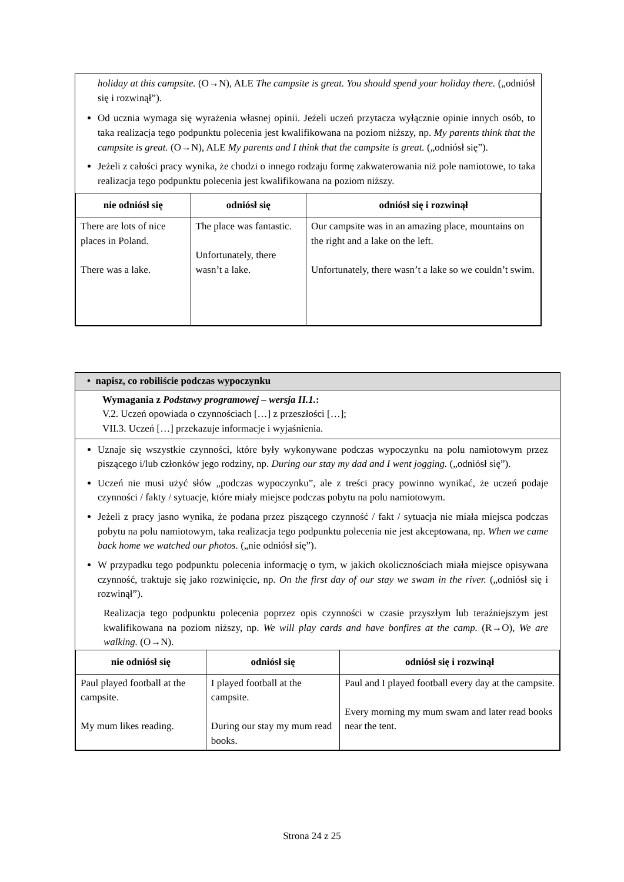holiday at this campsite. (O→N), ALE The campsite is great. You should spend your holiday there. („odniósł się i rozwinął”).
Od ucznia wymaga się wyrażenia własnej opinii. Jeżeli uczeń przytacza wyłącznie opinie innych osób, to taka realizacja tego podpunktu polecenia jest kwalifikowana na poziom niższy, np. My parents think that the campsite is great. (O→N), ALE My parents and I think that the campsite is great. („odniósł się”).
Jeżeli z całości pracy wynika, że chodzi o innego rodzaju formę zakwaterowania niż pole namiotowe, to taka realizacja tego podpunktu polecenia jest kwalifikowana na poziom niższy.
| nie odniósł się | odniósł się | odniósł się i rozwinął |
| --- | --- | --- |
| There are lots of nice places in Poland. There was a lake. | The place was fantastic. Unfortunately, there wasn’t a lake. | Our campsite was in an amazing place, mountains on the right and a lake on the left. Unfortunately, there wasn’t a lake so we couldn’t swim. |
• napisz, co robiliście podczas wypoczynku
Wymagania z Podstawy programowej – wersja II.1.:
V.2. Uczeń opowiada o czynnościach […] z przeszłości […];
VII.3. Uczeń […] przekazuje informacje i wyjaśnienia.
Uznaje się wszystkie czynności, które były wykonywane podczas wypoczynku na polu namiotowym przez piszącego i/lub członków jego rodziny, np. During our stay my dad and I went jogging. („odniósł się”).
Uczeń nie musi użyć słów „podczas wypoczynku”, ale z treści pracy powinno wynikać, że uczeń podaje czynności / fakty / sytuacje, które miały miejsce podczas pobytu na polu namiotowym.
Jeżeli z pracy jasno wynika, że podana przez piszącego czynność / fakt / sytuacja nie miała miejsca podczas pobytu na polu namiotowym, taka realizacja tego podpunktu polecenia nie jest akceptowana, np. When we came back home we watched our photos. („nie odniósł się”).
W przypadku tego podpunktu polecenia informację o tym, w jakich okolicznościach miała miejsce opisywana czynność, traktuje się jako rozwinięcie, np. On the first day of our stay we swam in the river. („odniósł się i rozwinął”).
Realizacja tego podpunktu polecenia poprzez opis czynności w czasie przyszłym lub teraźniejszym jest kwalifikowana na poziom niższy, np. We will play cards and have bonfires at the camp. (R→O), We are walking. (O→N).
| nie odniósł się | odniósł się | odniósł się i rozwinął |
| --- | --- | --- |
| Paul played football at the campsite. My mum likes reading. | I played football at the campsite. During our stay my mum read books. | Paul and I played football every day at the campsite. Every morning my mum swam and later read books near the tent. |
Strona 24 z 25